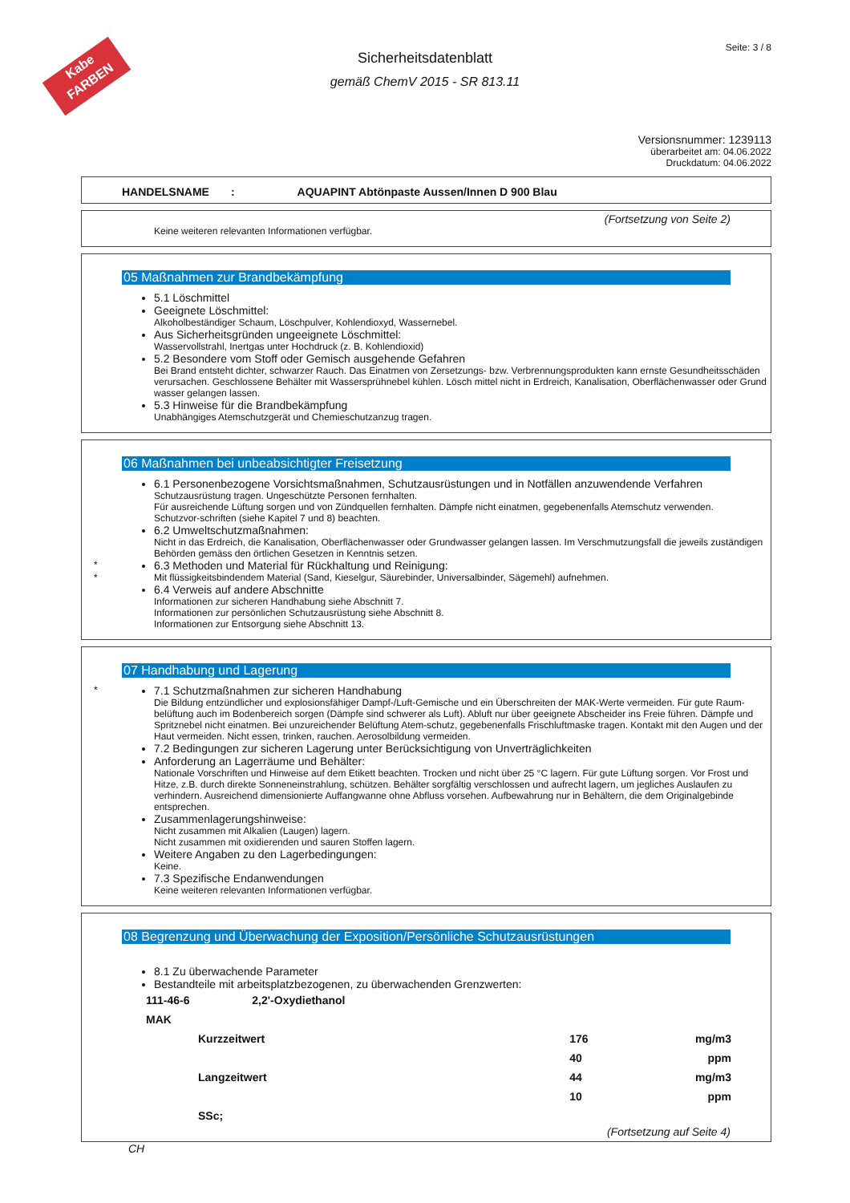Kabe
FARBEN
Sicherheitsdatenblatt
gemäß ChemV 2015 - SR 813.11
Seite: 3 / 8
Versionsnummer: 1239113
überarbeitet am: 04.06.2022
Druckdatum: 04.06.2022
HANDELSNAME : AQUAPINT Abtönpaste Aussen/Innen D 900 Blau
(Fortsetzung von Seite 2)
Keine weiteren relevanten Informationen verfügbar.
05 Maßnahmen zur Brandbekämpfung
5.1 Löschmittel
Geeignete Löschmittel:
Alkoholbeständiger Schaum, Löschpulver, Kohlendioxyd, Wassernebel.
Aus Sicherheitsgründen ungeeignete Löschmittel:
Wasservollstrahl, Inertgas unter Hochdruck (z. B. Kohlendioxid)
5.2 Besondere vom Stoff oder Gemisch ausgehende Gefahren
Bei Brand entsteht dichter, schwarzer Rauch. Das Einatmen von Zersetzungs- bzw. Verbrennungsprodukten kann ernste Gesundheitsschäden verursachen. Geschlossene Behälter mit Wassersprühnebel kühlen. Lösch mittel nicht in Erdreich, Kanalisation, Oberflächenwasser oder Grund wasser gelangen lassen.
5.3 Hinweise für die Brandbekämpfung
Unabhängiges Atemschutzgerät und Chemieschutzanzug tragen.
06 Maßnahmen bei unbeabsichtigter Freisetzung
6.1 Personenbezogene Vorsichtsmaßnahmen, Schutzausrüstungen und in Notfällen anzuwendende Verfahren
Schutzausrüstung tragen. Ungeschützte Personen fernhalten.
Für ausreichende Lüftung sorgen und von Zündquellen fernhalten. Dämpfe nicht einatmen, gegebenenfalls Atemschutz verwenden.
Schutzvor-schriften (siehe Kapitel 7 und 8) beachten.
6.2 Umweltschutzmaßnahmen:
Nicht in das Erdreich, die Kanalisation, Oberflächenwasser oder Grundwasser gelangen lassen. Im Verschmutzungsfall die jeweils zuständigen Behörden gemäss den örtlichen Gesetzen in Kenntnis setzen.
* 6.3 Methoden und Material für Rückhaltung und Reinigung:
* Mit flüssigkeitsbindendem Material (Sand, Kieselgur, Säurebinder, Universalbinder, Sägemehl) aufnehmen.
6.4 Verweis auf andere Abschnitte
Informationen zur sicheren Handhabung siehe Abschnitt 7.
Informationen zur persönlichen Schutzausrüstung siehe Abschnitt 8.
Informationen zur Entsorgung siehe Abschnitt 13.
07 Handhabung und Lagerung
* 7.1 Schutzmaßnahmen zur sicheren Handhabung
Die Bildung entzündlicher und explosionsfähiger Dampf-/Luft-Gemische und ein Überschreiten der MAK-Werte vermeiden. Für gute Raum-belüftung auch im Bodenbereich sorgen (Dämpfe sind schwerer als Luft). Abluft nur über geeignete Abscheider ins Freie führen. Dämpfe und Spritznebel nicht einatmen. Bei unzureichender Belüftung Atem-schutz, gegebenenfalls Frischluftmaske tragen. Kontakt mit den Augen und der Haut vermeiden. Nicht essen, trinken, rauchen. Aerosolbildung vermeiden.
7.2 Bedingungen zur sicheren Lagerung unter Berücksichtigung von Unverträglichkeiten
Anforderung an Lagerräume und Behälter:
Nationale Vorschriften und Hinweise auf dem Etikett beachten. Trocken und nicht über 25 °C lagern. Für gute Lüftung sorgen. Vor Frost und Hitze, z.B. durch direkte Sonneneinstrahlung, schützen. Behälter sorgfältig verschlossen und aufrecht lagern, um jegliches Auslaufen zu verhindern. Ausreichend dimensionierte Auffangwanne ohne Abfluss vorsehen. Aufbewahrung nur in Behältern, die dem Originalgebinde entsprechen.
Zusammenlagerungshinweise:
Nicht zusammen mit Alkalien (Laugen) lagern.
Nicht zusammen mit oxidierenden und sauren Stoffen lagern.
Weitere Angaben zu den Lagerbedingungen:
Keine.
7.3 Spezifische Endanwendungen
Keine weiteren relevanten Informationen verfügbar.
08 Begrenzung und Überwachung der Exposition/Persönliche Schutzausrüstungen
8.1 Zu überwachende Parameter
Bestandteile mit arbeitsplatzbezogenen, zu überwachenden Grenzwerten:
| 111-46-6 2,2'-Oxydiethanol | | | |
| MAK | | | |
| | Kurzzeitwert | 176 | mg/m3 |
| | | 40 | ppm |
| | Langzeitwert | 44 | mg/m3 |
| | | 10 | ppm |
| | SSc; | | |
(Fortsetzung auf Seite 4)
CH